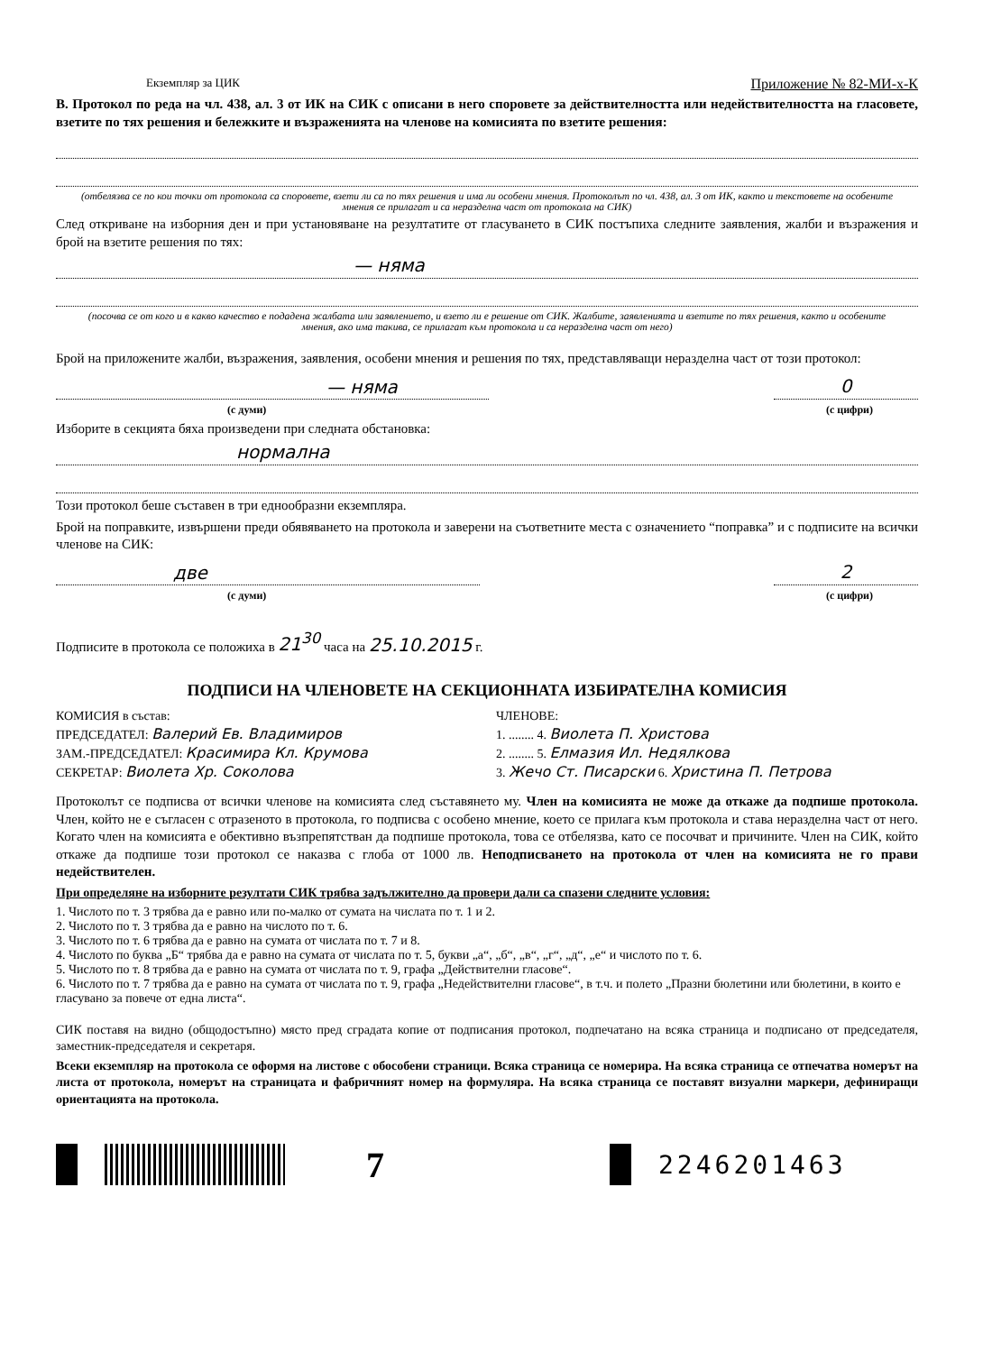Екземпляр за ЦИК Приложение № 82-МИ-х-К
В. Протокол по реда на чл. 438, ал. 3 от ИК на СИК с описани в него споровете за действителността или недействителността на гласовете, взетите по тях решения и бележките и възраженията на членове на комисията по взетите решения:
(отбелязва се по кои точки от протокола са споровете, взети ли са по тях решения и има ли особени мнения. Протоколът по чл. 438, ал. 3 от ИК, както и текстовете на особените мнения се прилагат и са неразделна част от протокола на СИК)
След откриване на изборния ден и при установяване на резултатите от гласуването в СИК постъпиха следните заявления, жалби и възражения и брой на взетите решения по тях:
— няма
(посочва се от кого и в какво качество е подадена жалбата или заявлението, и взето ли е решение от СИК. Жалбите, заявленията и взетите по тях решения, както и особените мнения, ако има такива, се прилагат към протокола и са неразделна част от него)
Брой на приложените жалби, възражения, заявления, особени мнения и решения по тях, представляващи неразделна част от този протокол:
— няма
0
(с думи) (с цифри)
Изборите в секцията бяха произведени при следната обстановка:
нормална
Този протокол беше съставен в три еднообразни екземпляра.
Брой на поправките, извършени преди обявяването на протокола и заверени на съответните места с означението “поправка” и с подписите на всички членове на СИК:
две
2
(с думи) (с цифри)
Подписите в протокола се положиха в 21<sup>30</sup> часа на 25.10.2015 г.
ПОДПИСИ НА ЧЛЕНОВЕТЕ НА СЕКЦИОННАТА ИЗБИРАТЕЛНА КОМИСИЯ
КОМИСИЯ в състав:
ЧЛЕНОВЕ:
ПРЕДСЕДАТЕЛ: Валерий Ев. Владимиров
1. ........ 4. Виолета П. Христова
ЗАМ.-ПРЕДСЕДАТЕЛ: Красимира Кл. Крумова
2. ........ 5. Елмазия Ил. Недялкова
СЕКРЕТАР: Виолета Хр. Соколова
3. Жечо Ст. Писарски 6. Христина П. Петрова
Протоколът се подписва от всички членове на комисията след съставянето му. Член на комисията не може да откаже да подпише протокола. Член, който не е съгласен с отразеното в протокола, го подписва с особено мнение, което се прилага към протокола и става неразделна част от него. Когато член на комисията е обективно възпрепятстван да подпише протокола, това се отбелязва, като се посочват и причините. Член на СИК, който откаже да подпише този протокол се наказва с глоба от 1000 лв. Неподписването на протокола от член на комисията не го прави недействителен.
При определяне на изборните резултати СИК трябва задължително да провери дали са спазени следните условия:
1. Числото по т. 3 трябва да е равно или по-малко от сумата на числата по т. 1 и 2.
2. Числото по т. 3 трябва да е равно на числото по т. 6.
3. Числото по т. 6 трябва да е равно на сумата от числата по т. 7 и 8.
4. Числото по буква „Б“ трябва да е равно на сумата от числата по т. 5, букви „а“, „б“, „в“, „г“, „д“, „е“ и числото по т. 6.
5. Числото по т. 8 трябва да е равно на сумата от числата по т. 9, графа „Действителни гласове“.
6. Числото по т. 7 трябва да е равно на сумата от числата по т. 9, графа „Недействителни гласове“, в т.ч. и полето „Празни бюлетини или бюлетини, в които е гласувано за повече от една листа“.
СИК поставя на видно (общодостъпно) място пред сградата копие от подписания протокол, подпечатано на всяка страница и подписано от председателя, заместник-председателя и секретаря.
Всеки екземпляр на протокола се оформя на листове с обособени страници. Всяка страница се номерира. На всяка страница се отпечатва номерът на листа от протокола, номерът на страницата и фабричният номер на формуляра. На всяка страница се поставят визуални маркери, дефиниращи ориентацията на протокола.
7
2246201463